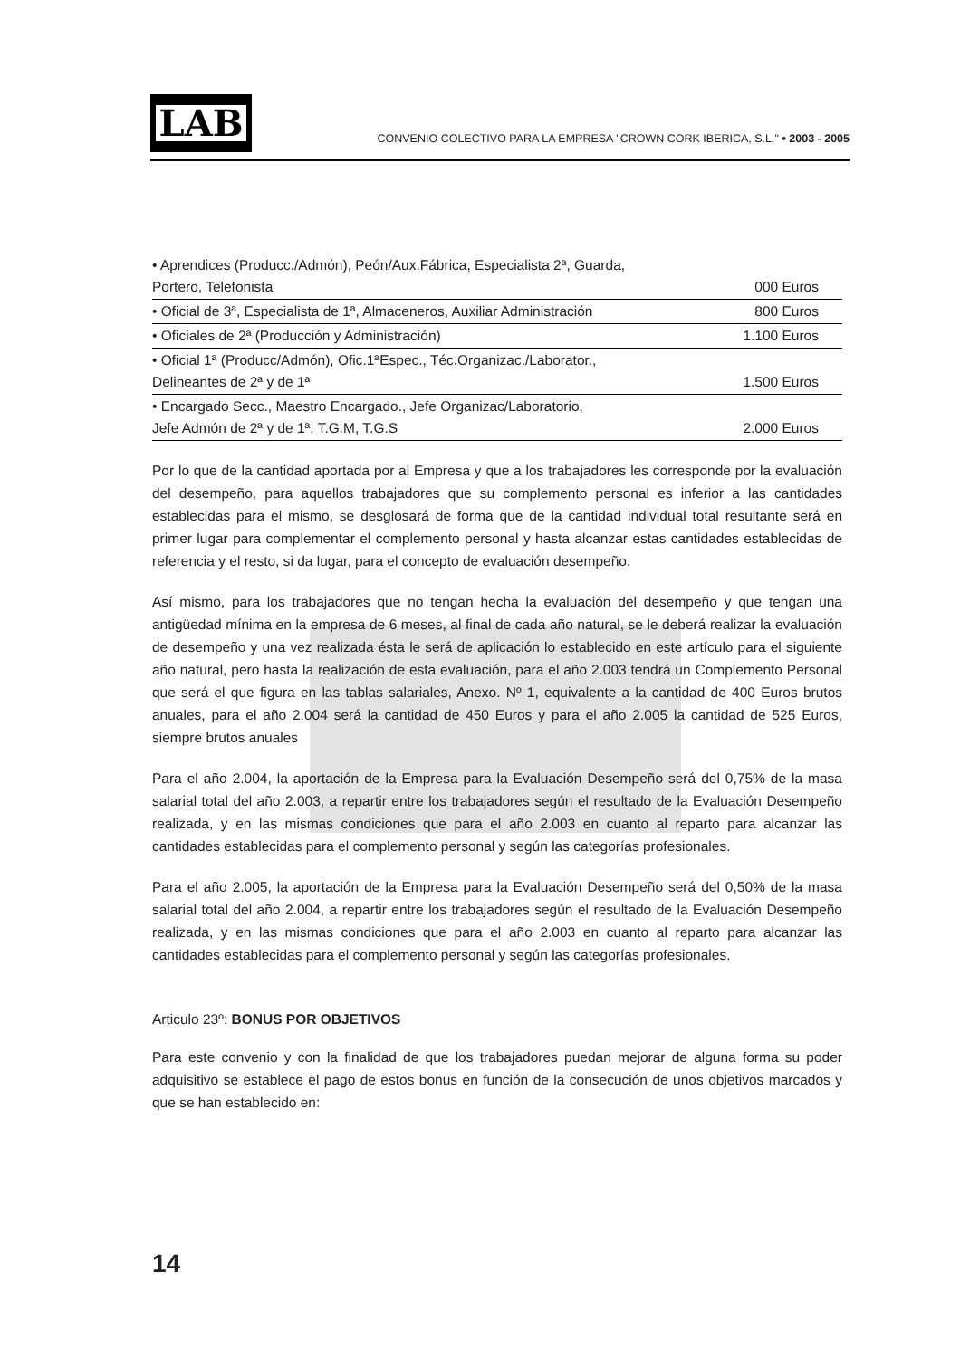LAB
CONVENIO COLECTIVO PARA LA EMPRESA "CROWN CORK IBERICA, S.L." • 2003 - 2005
| • Aprendices (Producc./Admón), Peón/Aux.Fábrica, Especialista 2ª, Guarda, Portero, Telefonista | 000 Euros |
| • Oficial de 3ª, Especialista de 1ª, Almaceneros, Auxiliar Administración | 800 Euros |
| • Oficiales de 2ª (Producción y Administración) | 1.100 Euros |
| • Oficial 1ª (Producc/Admón), Ofic.1ªEspec., Téc.Organizac./Laborator., Delineantes de 2ª y de 1ª | 1.500 Euros |
| • Encargado Secc., Maestro Encargado., Jefe Organizac/Laboratorio, Jefe Admón de 2ª y de 1ª, T.G.M, T.G.S | 2.000 Euros |
Por lo que de la cantidad aportada por al Empresa y que a los trabajadores les corresponde por la evaluación del desempeño, para aquellos trabajadores que su complemento personal es inferior a las cantidades establecidas para el mismo, se desglosará de forma que de la cantidad individual total resultante será en primer lugar para complementar el complemento personal y hasta alcanzar estas cantidades establecidas de referencia y el resto, si da lugar, para el concepto de evaluación desempeño.
Así mismo, para los trabajadores que no tengan hecha la evaluación del desempeño y que tengan una antigüedad mínima en la empresa de 6 meses, al final de cada año natural, se le deberá realizar la evaluación de desempeño y una vez realizada ésta le será de aplicación lo establecido en este artículo para el siguiente año natural, pero hasta la realización de esta evaluación, para el año 2.003 tendrá un Complemento Personal que será el que figura en las tablas salariales, Anexo. Nº 1, equivalente a la cantidad de 400 Euros brutos anuales, para el año 2.004 será la cantidad de 450 Euros y para el año 2.005 la cantidad de 525 Euros, siempre brutos anuales
Para el año 2.004, la aportación de la Empresa para la Evaluación Desempeño será del 0,75% de la masa salarial total del año 2.003, a repartir entre los trabajadores según el resultado de la Evaluación Desempeño realizada, y en las mismas condiciones que para el año 2.003 en cuanto al reparto para alcanzar las cantidades establecidas para el complemento personal y según las categorías profesionales.
Para el año 2.005, la aportación de la Empresa para la Evaluación Desempeño será del 0,50% de la masa salarial total del año 2.004, a repartir entre los trabajadores según el resultado de la Evaluación Desempeño realizada, y en las mismas condiciones que para el año 2.003 en cuanto al reparto para alcanzar las cantidades establecidas para el complemento personal y según las categorías profesionales.
Articulo 23º: BONUS POR OBJETIVOS
Para este convenio y con la finalidad de que los trabajadores puedan mejorar de alguna forma su poder adquisitivo se establece el pago de estos bonus en función de la consecución de unos objetivos marcados y que se han establecido en:
14